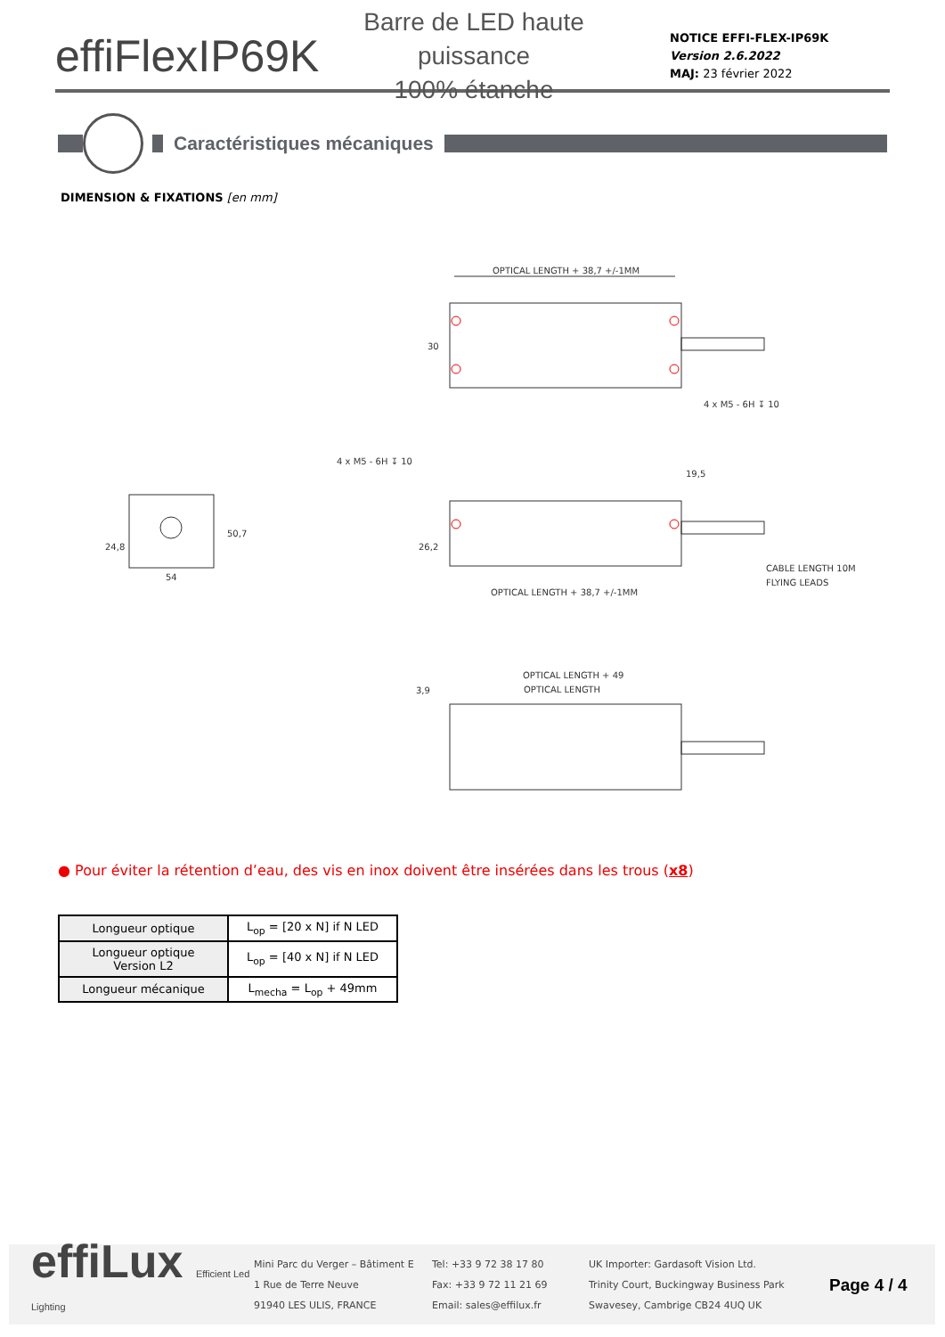effiFlexIP69K
Barre de LED haute puissance
100% étanche
NOTICE EFFI-FLEX-IP69K
Version 2.6.2022
MAJ: 23 février 2022
Caractéristiques mécaniques
DIMENSION & FIXATIONS [en mm]
OPTICAL LENGTH + 38,7 +/-1MM
30
4 x M5 - 6H ↧ 10
54
24,8
50,7
4 x M5 - 6H ↧ 10
19,5
26,2
CABLE LENGTH 10M
FLYING LEADS
OPTICAL LENGTH + 38,7 +/-1MM
OPTICAL LENGTH + 49
OPTICAL LENGTH
3,9
● Pour éviter la rétention d’eau, des vis en inox doivent être insérées dans les trous (x8)
| Longueur optique | L<sub>op</sub> = [20 x N] if N LED |
| Longueur optique Version L2 | L<sub>op</sub> = [40 x N] if N LED |
| Longueur mécanique | L<sub>mecha</sub> = L<sub>op</sub> + 49mm |
effiLux Efficient Led Lighting
Mini Parc du Verger – Bâtiment E
1 Rue de Terre Neuve
91940 LES ULIS, FRANCE
Tel: +33 9 72 38 17 80
Fax: +33 9 72 11 21 69
Email: sales@effilux.fr
UK Importer: Gardasoft Vision Ltd.
Trinity Court, Buckingway Business Park
Swavesey, Cambrige CB24 4UQ UK
Page 4 / 4